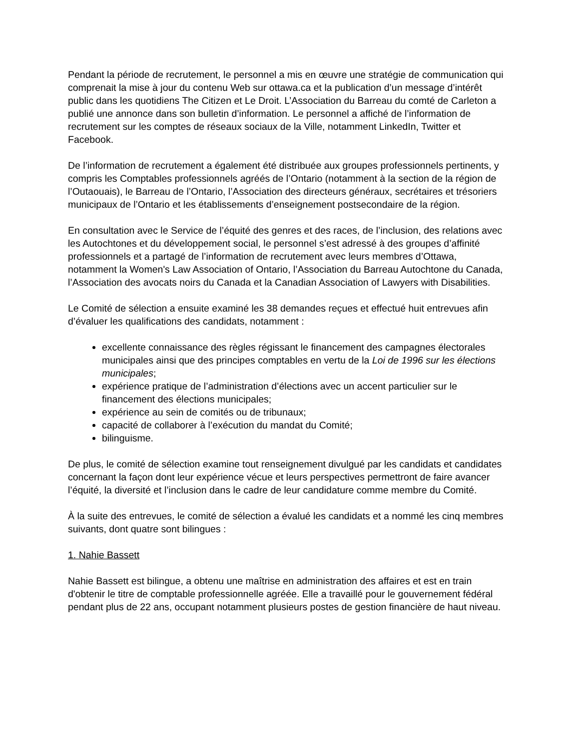Pendant la période de recrutement, le personnel a mis en œuvre une stratégie de communication qui comprenait la mise à jour du contenu Web sur ottawa.ca et la publication d’un message d’intérêt public dans les quotidiens The Citizen et Le Droit. L’Association du Barreau du comté de Carleton a publié une annonce dans son bulletin d’information. Le personnel a affiché de l’information de recrutement sur les comptes de réseaux sociaux de la Ville, notamment LinkedIn, Twitter et Facebook.
De l’information de recrutement a également été distribuée aux groupes professionnels pertinents, y compris les Comptables professionnels agréés de l’Ontario (notamment à la section de la région de l’Outaouais), le Barreau de l’Ontario, l’Association des directeurs généraux, secrétaires et trésoriers municipaux de l’Ontario et les établissements d’enseignement postsecondaire de la région.
En consultation avec le Service de l’équité des genres et des races, de l’inclusion, des relations avec les Autochtones et du développement social, le personnel s’est adressé à des groupes d’affinité professionnels et a partagé de l’information de recrutement avec leurs membres d’Ottawa, notamment la Women's Law Association of Ontario, l’Association du Barreau Autochtone du Canada, l’Association des avocats noirs du Canada et la Canadian Association of Lawyers with Disabilities.
Le Comité de sélection a ensuite examiné les 38 demandes reçues et effectué huit entrevues afin d’évaluer les qualifications des candidats, notamment :
excellente connaissance des règles régissant le financement des campagnes électorales municipales ainsi que des principes comptables en vertu de la Loi de 1996 sur les élections municipales;
expérience pratique de l’administration d’élections avec un accent particulier sur le financement des élections municipales;
expérience au sein de comités ou de tribunaux;
capacité de collaborer à l’exécution du mandat du Comité;
bilinguisme.
De plus, le comité de sélection examine tout renseignement divulgué par les candidats et candidates concernant la façon dont leur expérience vécue et leurs perspectives permettront de faire avancer l’équité, la diversité et l’inclusion dans le cadre de leur candidature comme membre du Comité.
À la suite des entrevues, le comité de sélection a évalué les candidats et a nommé les cinq membres suivants, dont quatre sont bilingues :
1. Nahie Bassett
Nahie Bassett est bilingue, a obtenu une maîtrise en administration des affaires et est en train d'obtenir le titre de comptable professionnelle agréée. Elle a travaillé pour le gouvernement fédéral pendant plus de 22 ans, occupant notamment plusieurs postes de gestion financière de haut niveau.